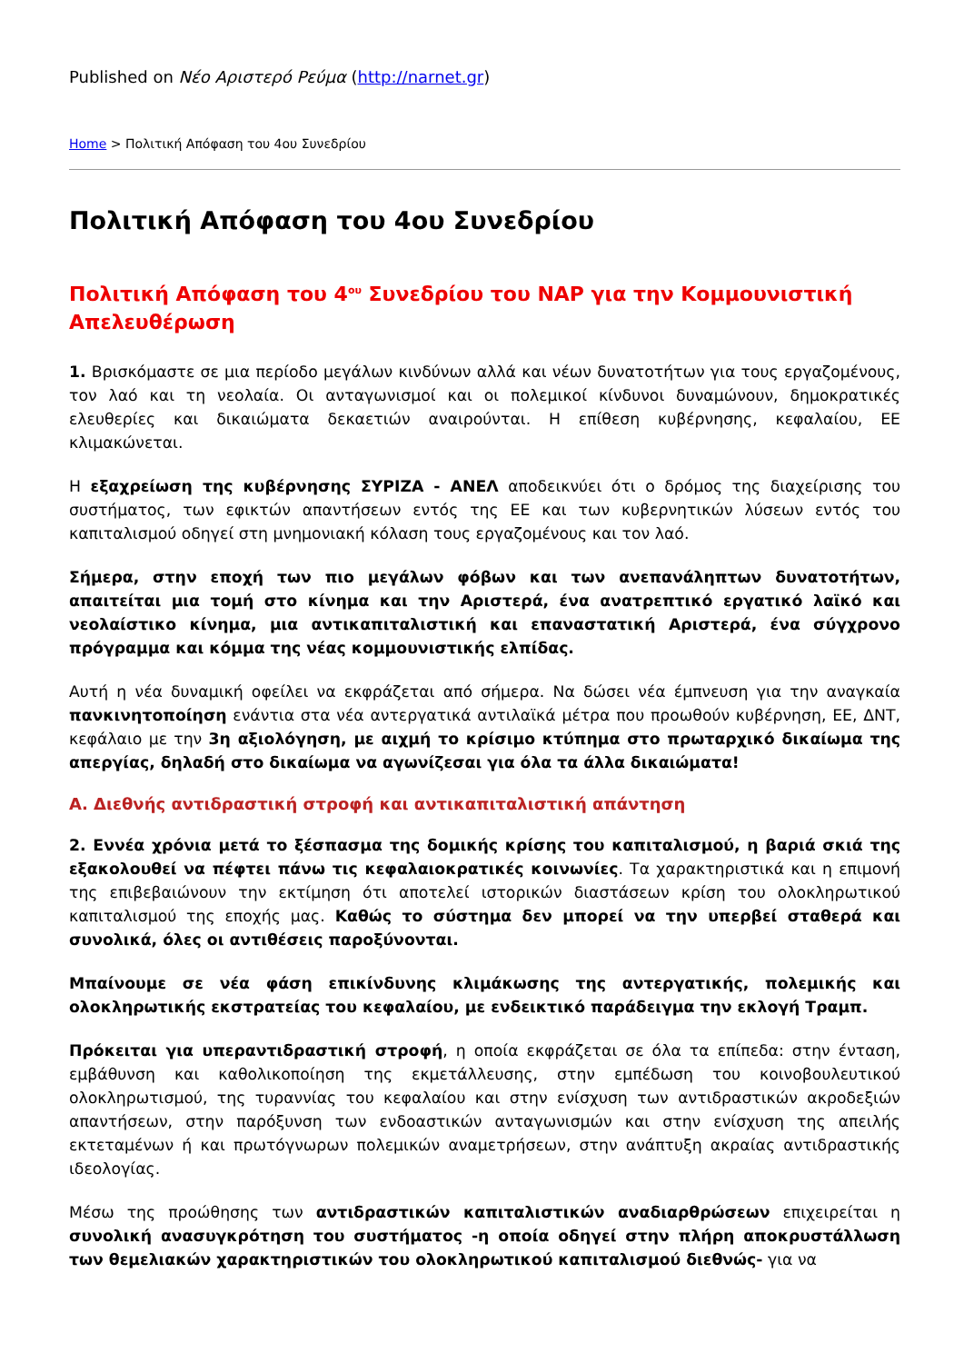Published on Νέο Αριστερό Ρεύμα (http://narnet.gr)
Home > Πολιτική Απόφαση του 4ου Συνεδρίου
Πολιτική Απόφαση του 4ου Συνεδρίου
Πολιτική Απόφαση του 4<sup>ου</sup> Συνεδρίου του ΝΑΡ για την Κομμουνιστική Απελευθέρωση
1. Βρισκόμαστε σε μια περίοδο μεγάλων κινδύνων αλλά και νέων δυνατοτήτων για τους εργαζομένους, τον λαό και τη νεολαία. Οι ανταγωνισμοί και οι πολεμικοί κίνδυνοι δυναμώνουν, δημοκρατικές ελευθερίες και δικαιώματα δεκαετιών αναιρούνται. Η επίθεση κυβέρνησης, κεφαλαίου, ΕΕ κλιμακώνεται.
Η εξαχρείωση της κυβέρνησης ΣΥΡΙΖΑ - ΑΝΕΛ αποδεικνύει ότι ο δρόμος της διαχείρισης του συστήματος, των εφικτών απαντήσεων εντός της ΕΕ και των κυβερνητικών λύσεων εντός του καπιταλισμού οδηγεί στη μνημονιακή κόλαση τους εργαζομένους και τον λαό.
Σήμερα, στην εποχή των πιο μεγάλων φόβων και των ανεπανάληπτων δυνατοτήτων, απαιτείται μια τομή στο κίνημα και την Αριστερά, ένα ανατρεπτικό εργατικό λαϊκό και νεολαίστικο κίνημα, μια αντικαπιταλιστική και επαναστατική Αριστερά, ένα σύγχρονο πρόγραμμα και κόμμα της νέας κομμουνιστικής ελπίδας.
Αυτή η νέα δυναμική οφείλει να εκφράζεται από σήμερα. Να δώσει νέα έμπνευση για την αναγκαία πανκινητοποίηση ενάντια στα νέα αντεργατικά αντιλαϊκά μέτρα που προωθούν κυβέρνηση, ΕΕ, ΔΝΤ, κεφάλαιο με την 3η αξιολόγηση, με αιχμή το κρίσιμο κτύπημα στο πρωταρχικό δικαίωμα της απεργίας, δηλαδή στο δικαίωμα να αγωνίζεσαι για όλα τα άλλα δικαιώματα!
Α. Διεθνής αντιδραστική στροφή και αντικαπιταλιστική απάντηση
2. Εννέα χρόνια μετά το ξέσπασμα της δομικής κρίσης του καπιταλισμού, η βαριά σκιά της εξακολουθεί να πέφτει πάνω τις κεφαλαιοκρατικές κοινωνίες. Τα χαρακτηριστικά και η επιμονή της επιβεβαιώνουν την εκτίμηση ότι αποτελεί ιστορικών διαστάσεων κρίση του ολοκληρωτικού καπιταλισμού της εποχής μας. Καθώς το σύστημα δεν μπορεί να την υπερβεί σταθερά και συνολικά, όλες οι αντιθέσεις παροξύνονται.
Μπαίνουμε σε νέα φάση επικίνδυνης κλιμάκωσης της αντεργατικής, πολεμικής και ολοκληρωτικής εκστρατείας του κεφαλαίου, με ενδεικτικό παράδειγμα την εκλογή Τραμπ.
Πρόκειται για υπεραντιδραστική στροφή, η οποία εκφράζεται σε όλα τα επίπεδα: στην ένταση, εμβάθυνση και καθολικοποίηση της εκμετάλλευσης, στην εμπέδωση του κοινοβουλευτικού ολοκληρωτισμού, της τυραννίας του κεφαλαίου και στην ενίσχυση των αντιδραστικών ακροδεξιών απαντήσεων, στην παρόξυνση των ενδοαστικών ανταγωνισμών και στην ενίσχυση της απειλής εκτεταμένων ή και πρωτόγνωρων πολεμικών αναμετρήσεων, στην ανάπτυξη ακραίας αντιδραστικής ιδεολογίας.
Μέσω της προώθησης των αντιδραστικών καπιταλιστικών αναδιαρθρώσεων επιχειρείται η συνολική ανασυγκρότηση του συστήματος -η οποία οδηγεί στην πλήρη αποκρυστάλλωση των θεμελιακών χαρακτηριστικών του ολοκληρωτικού καπιταλισμού διεθνώς- για να